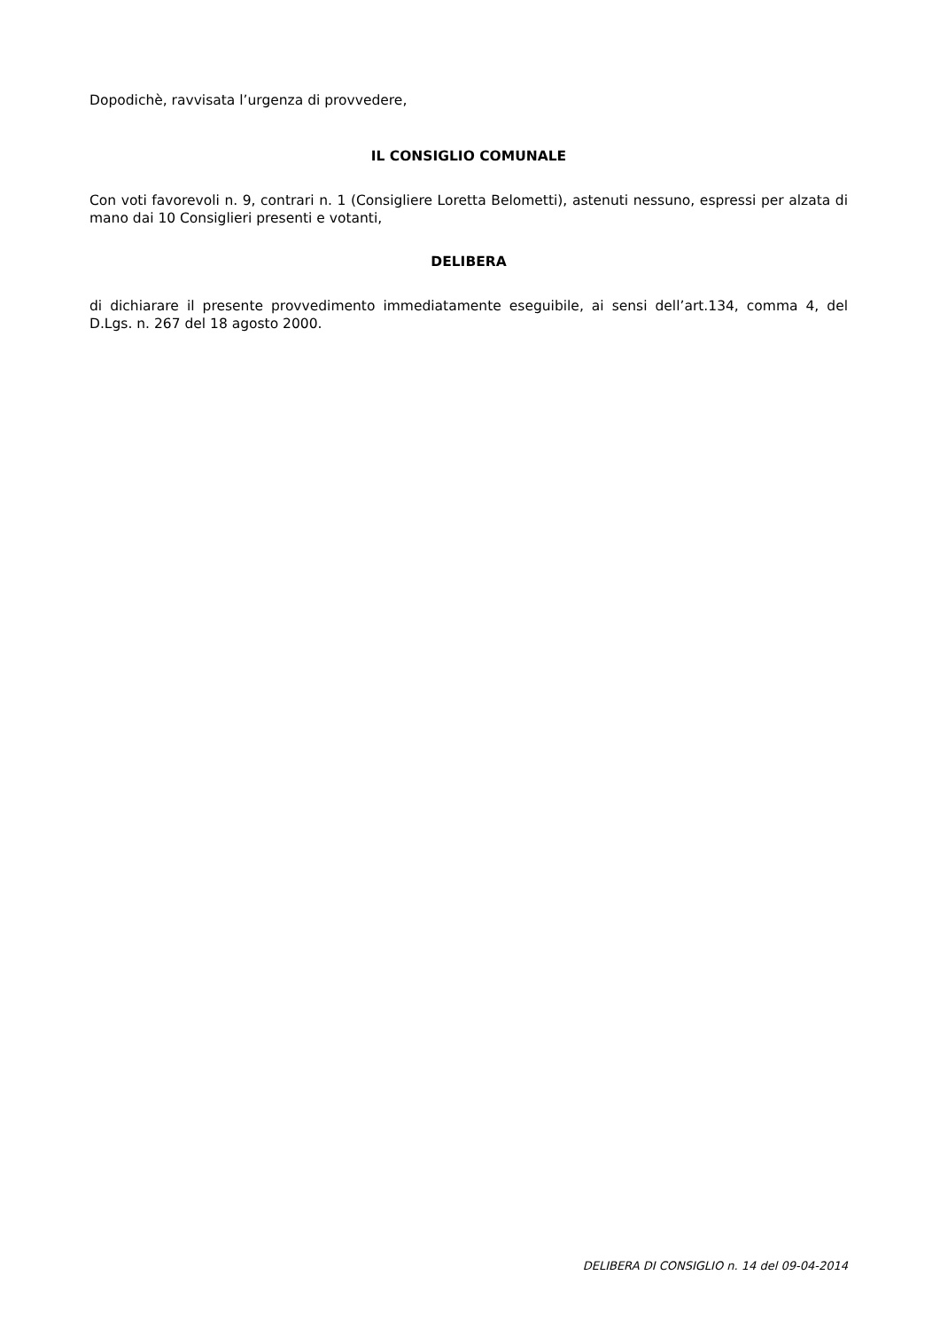Dopodichè, ravvisata l’urgenza di provvedere,
IL CONSIGLIO COMUNALE
Con voti favorevoli n. 9, contrari n. 1 (Consigliere Loretta Belometti), astenuti nessuno, espressi per alzata di mano dai 10 Consiglieri presenti e votanti,
DELIBERA
di dichiarare il presente provvedimento immediatamente eseguibile, ai sensi dell’art.134, comma 4, del D.Lgs. n. 267 del 18 agosto 2000.
DELIBERA DI CONSIGLIO n. 14 del 09-04-2014